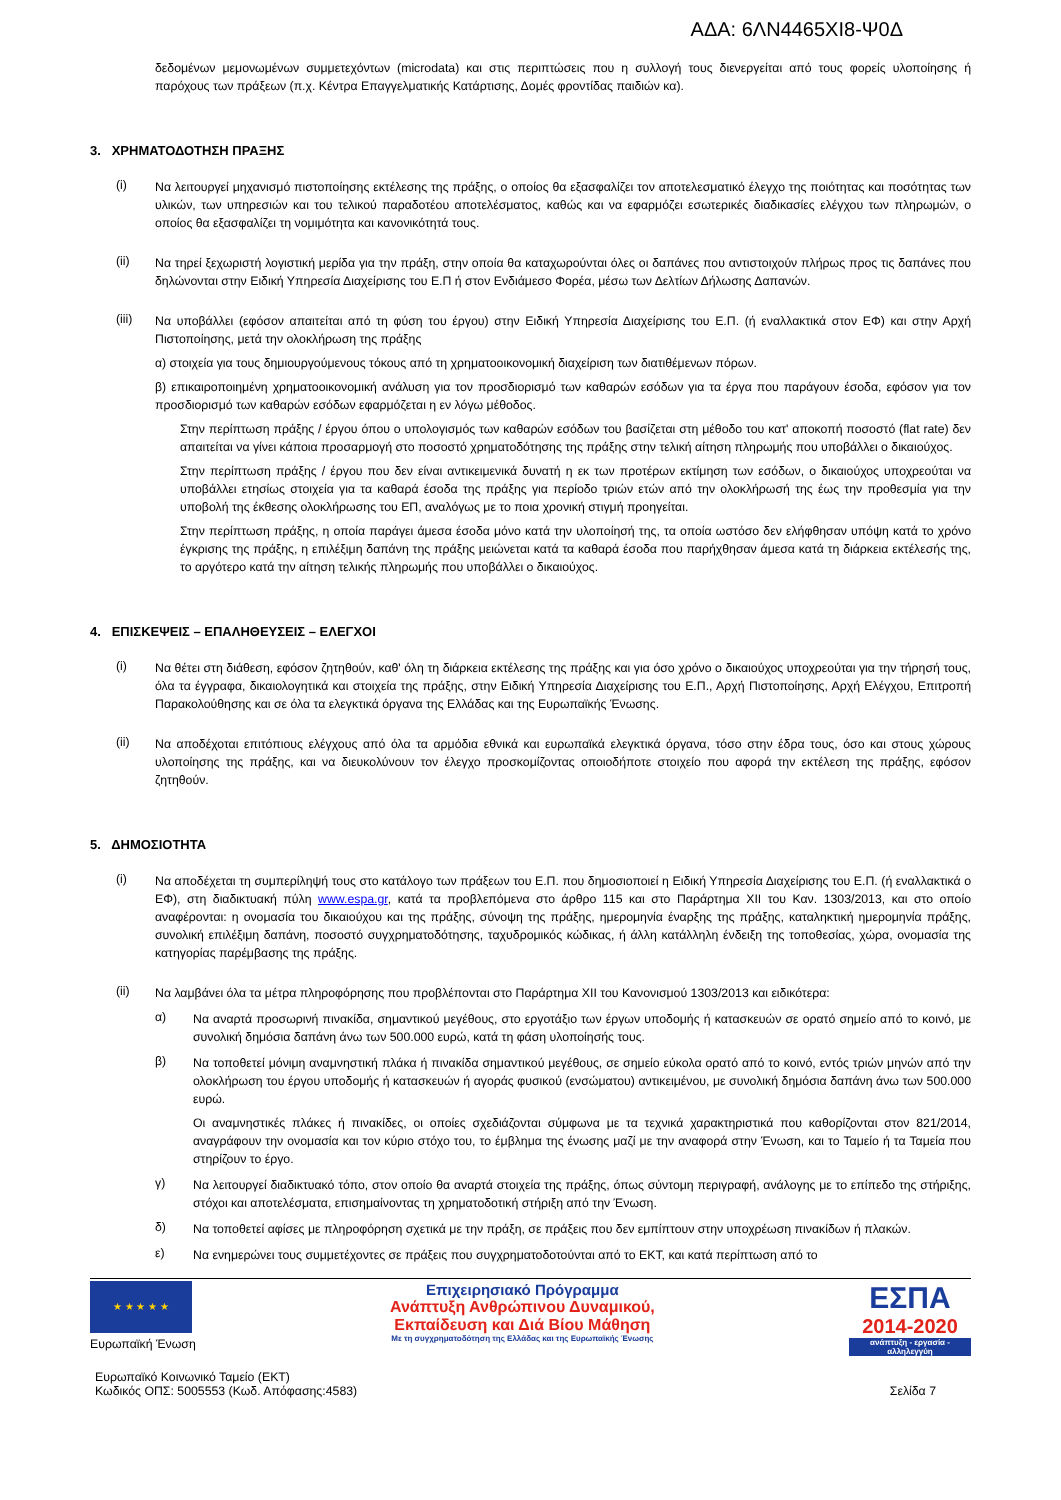ΑΔΑ: 6ΛΝ4465ΧΙ8-Ψ0Δ
δεδομένων μεμονωμένων συμμετεχόντων (microdata) και στις περιπτώσεις που η συλλογή τους διενεργείται από τους φορείς υλοποίησης ή παρόχους των πράξεων (π.χ. Κέντρα Επαγγελματικής Κατάρτισης, Δομές φροντίδας παιδιών κα).
3. ΧΡΗΜΑΤΟΔΟΤΗΣΗ ΠΡΑΞΗΣ
(i)
Να λειτουργεί μηχανισμό πιστοποίησης εκτέλεσης της πράξης, ο οποίος θα εξασφαλίζει τον αποτελεσματικό έλεγχο της ποιότητας και ποσότητας των υλικών, των υπηρεσιών και του τελικού παραδοτέου αποτελέσματος, καθώς και να εφαρμόζει εσωτερικές διαδικασίες ελέγχου των πληρωμών, ο οποίος θα εξασφαλίζει τη νομιμότητα και κανονικότητά τους.
(ii)
Να τηρεί ξεχωριστή λογιστική μερίδα για την πράξη, στην οποία θα καταχωρούνται όλες οι δαπάνες που αντιστοιχούν πλήρως προς τις δαπάνες που δηλώνονται στην Ειδική Υπηρεσία Διαχείρισης του Ε.Π ή στον Ενδιάμεσο Φορέα, μέσω των Δελτίων Δήλωσης Δαπανών.
(iii)
Να υποβάλλει (εφόσον απαιτείται από τη φύση του έργου) στην Ειδική Υπηρεσία Διαχείρισης του Ε.Π. (ή εναλλακτικά στον ΕΦ) και στην Αρχή Πιστοποίησης, μετά την ολοκλήρωση της πράξης
α) στοιχεία για τους δημιουργούμενους τόκους από τη χρηματοοικονομική διαχείριση των διατιθέμενων πόρων.
β) επικαιροποιημένη χρηματοοικονομική ανάλυση για τον προσδιορισμό των καθαρών εσόδων για τα έργα που παράγουν έσοδα, εφόσον για τον προσδιορισμό των καθαρών εσόδων εφαρμόζεται η εν λόγω μέθοδος.
Στην περίπτωση πράξης / έργου όπου ο υπολογισμός των καθαρών εσόδων του βασίζεται στη μέθοδο του κατ' αποκοπή ποσοστό (flat rate) δεν απαιτείται να γίνει κάποια προσαρμογή στο ποσοστό χρηματοδότησης της πράξης στην τελική αίτηση πληρωμής που υποβάλλει ο δικαιούχος.
Στην περίπτωση πράξης / έργου που δεν είναι αντικειμενικά δυνατή η εκ των προτέρων εκτίμηση των εσόδων, ο δικαιούχος υποχρεούται να υποβάλλει ετησίως στοιχεία για τα καθαρά έσοδα της πράξης για περίοδο τριών ετών από την ολοκλήρωσή της έως την προθεσμία για την υποβολή της έκθεσης ολοκλήρωσης του ΕΠ, αναλόγως με το ποια χρονική στιγμή προηγείται.
Στην περίπτωση πράξης, η οποία παράγει άμεσα έσοδα μόνο κατά την υλοποίησή της, τα οποία ωστόσο δεν ελήφθησαν υπόψη κατά το χρόνο έγκρισης της πράξης, η επιλέξιμη δαπάνη της πράξης μειώνεται κατά τα καθαρά έσοδα που παρήχθησαν άμεσα κατά τη διάρκεια εκτέλεσής της, το αργότερο κατά την αίτηση τελικής πληρωμής που υποβάλλει ο δικαιούχος.
4. ΕΠΙΣΚΕΨΕΙΣ – ΕΠΑΛΗΘΕΥΣΕΙΣ – ΕΛΕΓΧΟΙ
(i)
Να θέτει στη διάθεση, εφόσον ζητηθούν, καθ' όλη τη διάρκεια εκτέλεσης της πράξης και για όσο χρόνο ο δικαιούχος υποχρεούται για την τήρησή τους, όλα τα έγγραφα, δικαιολογητικά και στοιχεία της πράξης, στην Ειδική Υπηρεσία Διαχείρισης του Ε.Π., Αρχή Πιστοποίησης, Αρχή Ελέγχου, Επιτροπή Παρακολούθησης και σε όλα τα ελεγκτικά όργανα της Ελλάδας και της Ευρωπαϊκής Ένωσης.
(ii)
Να αποδέχοται επιτόπιους ελέγχους από όλα τα αρμόδια εθνικά και ευρωπαϊκά ελεγκτικά όργανα, τόσο στην έδρα τους, όσο και στους χώρους υλοποίησης της πράξης, και να διευκολύνουν τον έλεγχο προσκομίζοντας οποιοδήποτε στοιχείο που αφορά την εκτέλεση της πράξης, εφόσον ζητηθούν.
5. ΔΗΜΟΣΙΟΤΗΤΑ
(i)
Να αποδέχεται τη συμπερίληψή τους στο κατάλογο των πράξεων του Ε.Π. που δημοσιοποιεί η Ειδική Υπηρεσία Διαχείρισης του Ε.Π. (ή εναλλακτικά ο ΕΦ), στη διαδικτυακή πύλη www.espa.gr, κατά τα προβλεπόμενα στο άρθρο 115 και στο Παράρτημα XII του Καν. 1303/2013, και στο οποίο αναφέρονται: η ονομασία του δικαιούχου και της πράξης, σύνοψη της πράξης, ημερομηνία έναρξης της πράξης, καταληκτική ημερομηνία πράξης, συνολική επιλέξιμη δαπάνη, ποσοστό συγχρηματοδότησης, ταχυδρομικός κώδικας, ή άλλη κατάλληλη ένδειξη της τοποθεσίας, χώρα, ονομασία της κατηγορίας παρέμβασης της πράξης.
(ii)
Να λαμβάνει όλα τα μέτρα πληροφόρησης που προβλέπονται στο Παράρτημα XII του Κανονισμού 1303/2013 και ειδικότερα:
α)
Να αναρτά προσωρινή πινακίδα, σημαντικού μεγέθους, στο εργοτάξιο των έργων υποδομής ή κατασκευών σε ορατό σημείο από το κοινό, με συνολική δημόσια δαπάνη άνω των 500.000 ευρώ, κατά τη φάση υλοποίησής τους.
β)
Να τοποθετεί μόνιμη αναμνηστική πλάκα ή πινακίδα σημαντικού μεγέθους, σε σημείο εύκολα ορατό από το κοινό, εντός τριών μηνών από την ολοκλήρωση του έργου υποδομής ή κατασκευών ή αγοράς φυσικού (ενσώματου) αντικειμένου, με συνολική δημόσια δαπάνη άνω των 500.000 ευρώ.
Οι αναμνηστικές πλάκες ή πινακίδες, οι οποίες σχεδιάζονται σύμφωνα με τα τεχνικά χαρακτηριστικά που καθορίζονται στον 821/2014, αναγράφουν την ονομασία και τον κύριο στόχο του, το έμβλημα της ένωσης μαζί με την αναφορά στην Ένωση, και το Ταμείο ή τα Ταμεία που στηρίζουν το έργο.
γ)
Να λειτουργεί διαδικτυακό τόπο, στον οποίο θα αναρτά στοιχεία της πράξης, όπως σύντομη περιγραφή, ανάλογης με το επίπεδο της στήριξης, στόχοι και αποτελέσματα, επισημαίνοντας τη χρηματοδοτική στήριξη από την Ένωση.
δ)
Να τοποθετεί αφίσες με πληροφόρηση σχετικά με την πράξη, σε πράξεις που δεν εμπίπτουν στην υποχρέωση πινακίδων ή πλακών.
ε)
Να ενημερώνει τους συμμετέχοντες σε πράξεις που συγχρηματοδοτούνται από το ΕΚΤ, και κατά περίπτωση από το
★ ★ ★ ★ ★
Ευρωπαϊκή Ένωση
Επιχειρησιακό Πρόγραμμα
Ανάπτυξη Ανθρώπινου Δυναμικού,
Εκπαίδευση και Διά Βίου Μάθηση
Με τη συγχρηματοδότηση της Ελλάδας και της Ευρωπαϊκής Ένωσης
ΕΣΠΑ
2014-2020
ανάπτυξη - εργασία - αλληλεγγύη
Ευρωπαϊκό Κοινωνικό Ταμείο (ΕΚΤ)
Κωδικός ΟΠΣ: 5005553 (Κωδ. Απόφασης:4583)
Σελίδα 7